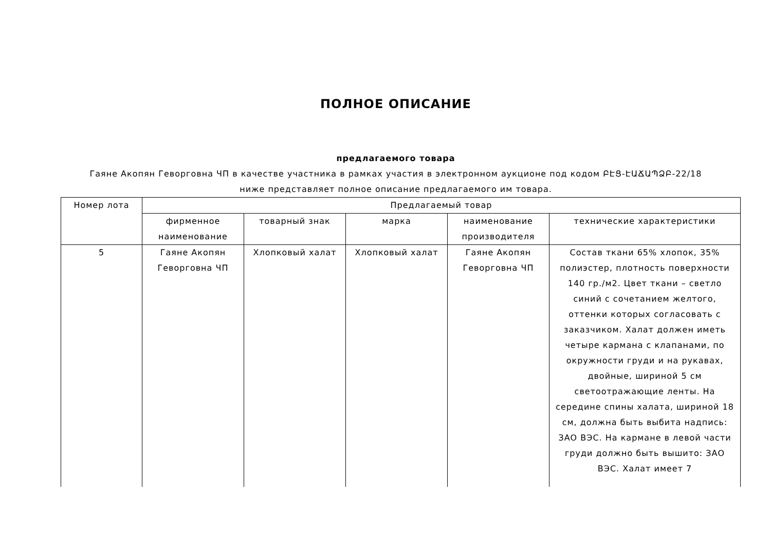ПОЛНОЕ ОПИСАНИЕ
предлагаемого товара
Гаяне Акопян Геворговна ЧП в качестве участника в рамках участия в электронном аукционе под кодом ԲԷՑ-ԷԱՃԱՊՁԲ-22/18 ниже представляет полное описание предлагаемого им товара.
| Номер лота | Предлагаемый товар | | | | |
| --- | --- | --- | --- | --- | --- |
| | фирменное наименование | товарный знак | марка | наименование производителя | технические характеристики |
| 5 | Гаяне Акопян Геворговна ЧП | Хлопковый халат | Хлопковый халат | Гаяне Акопян Геворговна ЧП | Состав ткани 65% хлопок, 35% полиэстер, плотность поверхности 140 гр./м2. Цвет ткани – светло синий с сочетанием желтого, оттенки которых согласовать с заказчиком. Халат должен иметь четыре кармана с клапанами, по окружности груди и на рукавах, двойные, шириной 5 см светоотражающие ленты. На середине спины халата, шириной 18 см, должна быть выбита надпись: ЗАО ВЭС. На кармане в левой части груди должно быть вышито: ЗАО ВЭС. Халат имеет 7 |